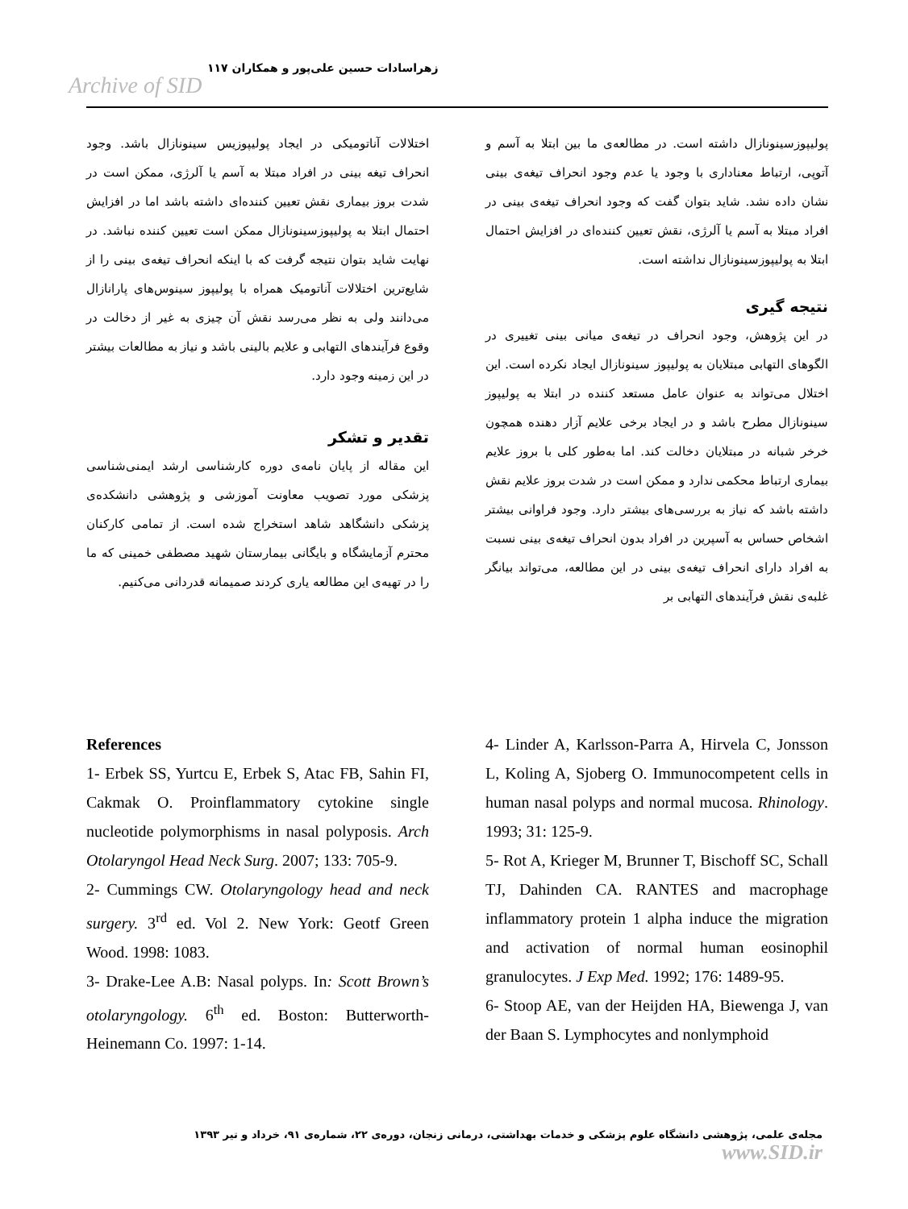Archive of SID
زهراسادات حسین علی‌پور و همکاران ۱۱۷
پولیپوزسینونازال داشته است. در مطالعه‌ی ما بین ابتلا به آسم و آتوپی، ارتباط معناداری با وجود یا عدم وجود انحراف تیغه‌ی بینی نشان داده نشد. شاید بتوان گفت که وجود انحراف تیغه‌ی بینی در افراد مبتلا به آسم یا آلرژی، نقش تعیین کننده‌ای در افزایش احتمال ابتلا به پولیپوزسینونازال نداشته است.
نتیجه گیری
در این پژوهش، وجود انحراف در تیغه‌ی میانی بینی تغییری در الگوهای التهابی مبتلایان به پولیپوز سینونازال ایجاد نکرده است. این اختلال می‌تواند به عنوان عامل مستعد کننده در ابتلا به پولیپوز سینونازال مطرح باشد و در ایجاد برخی علایم آزار دهنده همچون خرخر شبانه در مبتلایان دخالت کند. اما به‌طور کلی با بروز علایم بیماری ارتباط محکمی ندارد و ممکن است در شدت بروز علایم نقش داشته باشد که نیاز به بررسی‌های بیشتر دارد. وجود فراوانی بیشتر اشخاص حساس به آسپرین در افراد بدون انحراف تیغه‌ی بینی نسبت به افراد دارای انحراف تیغه‌ی بینی در این مطالعه، می‌تواند بیانگر غلبه‌ی نقش فرآیندهای التهابی بر
اختلالات آناتومیکی در ایجاد پولیپوزیس سینونازال باشد. وجود انحراف تیغه بینی در افراد مبتلا به آسم یا آلرژی، ممکن است در شدت بروز بیماری نقش تعیین کننده‌ای داشته باشد اما در افزایش احتمال ابتلا به پولیپوزسینونازال ممکن است تعیین کننده نباشد. در نهایت شاید بتوان نتیجه گرفت که با اینکه انحراف تیغه‌ی بینی را از شایع‌ترین اختلالات آناتومیک همراه با پولیپوز سینوس‌های پارانازال می‌دانند ولی به نظر می‌رسد نقش آن چیزی به غیر از دخالت در وقوع فرآیندهای التهابی و علایم بالینی باشد و نیاز به مطالعات بیشتر در این زمینه وجود دارد.
تقدیر و تشکر
این مقاله از پایان نامه‌ی دوره کارشناسی ارشد ایمنی‌شناسی پزشکی مورد تصویب معاونت آموزشی و پژوهشی دانشکده‌ی پزشکی دانشگاهد شاهد استخراج شده است. از تمامی کارکنان محترم آزمایشگاه و بایگانی بیمارستان شهید مصطفی خمینی که ما را در تهیه‌ی این مطالعه یاری کردند صمیمانه قدردانی می‌کنیم.
References
1- Erbek SS, Yurtcu E, Erbek S, Atac FB, Sahin FI, Cakmak O. Proinflammatory cytokine single nucleotide polymorphisms in nasal polyposis. Arch Otolaryngol Head Neck Surg. 2007; 133: 705-9.
2- Cummings CW. Otolaryngology head and neck surgery. 3<sup>rd</sup> ed. Vol 2. New York: Geotf Green Wood. 1998: 1083.
3- Drake-Lee A.B: Nasal polyps. In: Scott Brown’s otolaryngology. 6<sup>th</sup> ed. Boston: Butterworth- Heinemann Co. 1997: 1-14.
4- Linder A, Karlsson-Parra A, Hirvela C, Jonsson L, Koling A, Sjoberg O. Immunocompetent cells in human nasal polyps and normal mucosa. Rhinology. 1993; 31: 125-9.
5- Rot A, Krieger M, Brunner T, Bischoff SC, Schall TJ, Dahinden CA. RANTES and macrophage inflammatory protein 1 alpha induce the migration and activation of normal human eosinophil granulocytes. J Exp Med. 1992; 176: 1489-95.
6- Stoop AE, van der Heijden HA, Biewenga J, van der Baan S. Lymphocytes and nonlymphoid
مجله‌ی علمی، پژوهشی دانشگاه علوم پزشکی و خدمات بهداشتی، درمانی زنجان، دوره‌ی ۲۲، شماره‌ی ۹۱، خرداد و تیر ۱۳۹۳ www.SID.ir